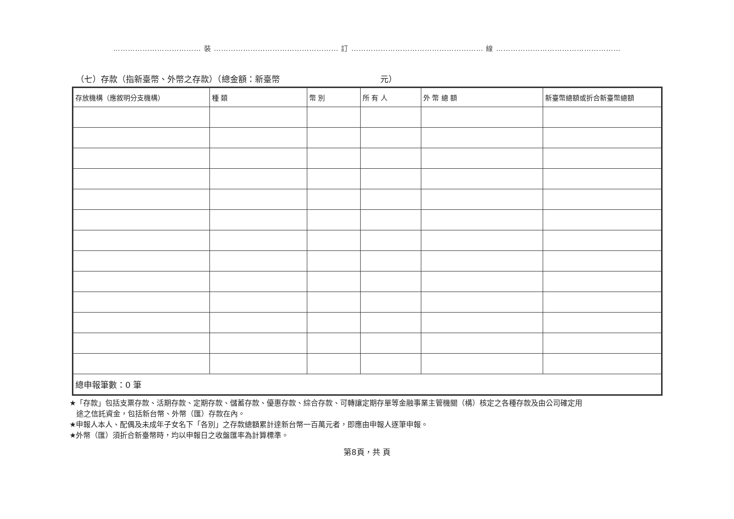……………………………… 裝 …………………………………………… 訂 ……………………………………………… 線 ……………………………………………
（七）存款（指新臺幣、外幣之存款）（總金額：新臺幣 元）
| 存放機構（應敘明分支機構） | 種 類 | 幣 別 | 所 有 人 | 外 幣 總 額 | 新臺幣總額或折合新臺幣總額 |
| --- | --- | --- | --- | --- | --- |
| 總申報筆數：0 筆 | | | | | |
★「存款」包括支票存款、活期存款、定期存款、儲蓄存款、優惠存款、綜合存款、可轉讓定期存單等金融事業主管機關（構）核定之各種存款及由公司確定用
途之信託資金，包括新台幣、外幣（匯）存款在內。
★申報人本人、配偶及未成年子女名下「各別」之存款總額累計達新台幣一百萬元者，即應由申報人逐筆申報。
★外幣（匯）須折合新臺幣時，均以申報日之收盤匯率為計算標準。
第8頁，共 頁